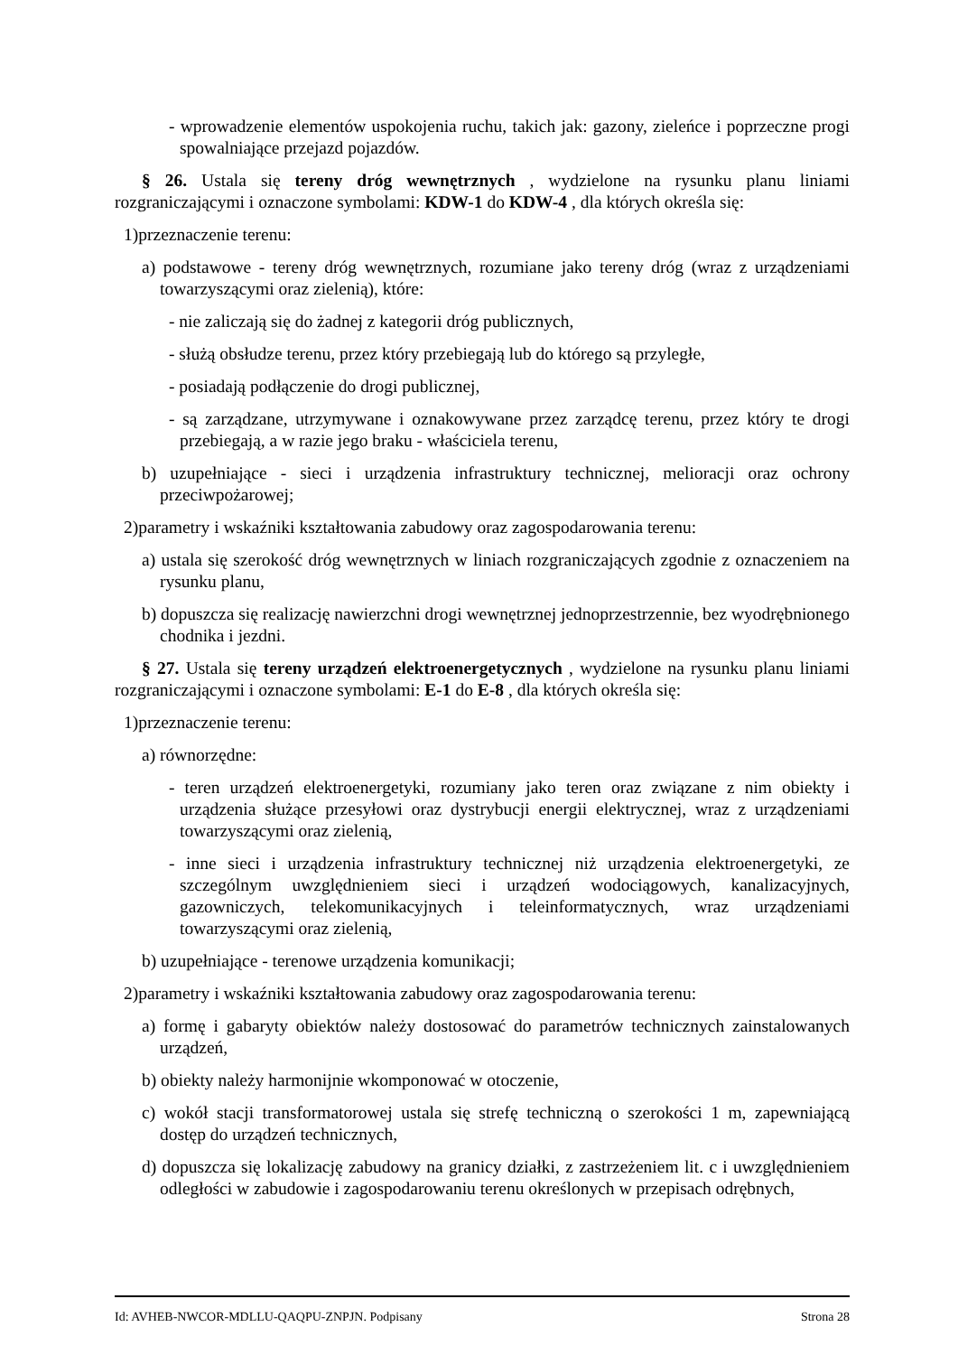- wprowadzenie elementów uspokojenia ruchu, takich jak: gazony, zieleńce i poprzeczne progi spowalniające przejazd pojazdów.
§ 26. Ustala się tereny dróg wewnętrznych , wydzielone na rysunku planu liniami rozgraniczającymi i oznaczone symbolami: KDW-1 do KDW-4 , dla których określa się:
1)przeznaczenie terenu:
a) podstawowe - tereny dróg wewnętrznych, rozumiane jako tereny dróg (wraz z urządzeniami towarzyszącymi oraz zielenią), które:
- nie zaliczają się do żadnej z kategorii dróg publicznych,
- służą obsłudze terenu, przez który przebiegają lub do którego są przyległe,
- posiadają podłączenie do drogi publicznej,
- są zarządzane, utrzymywane i oznakowywane przez zarządcę terenu, przez który te drogi przebiegają, a w razie jego braku - właściciela terenu,
b) uzupełniające - sieci i urządzenia infrastruktury technicznej, melioracji oraz ochrony przeciwpożarowej;
2)parametry i wskaźniki kształtowania zabudowy oraz zagospodarowania terenu:
a) ustala się szerokość dróg wewnętrznych w liniach rozgraniczających zgodnie z oznaczeniem na rysunku planu,
b) dopuszcza się realizację nawierzchni drogi wewnętrznej jednoprzestrzennie, bez wyodrębnionego chodnika i jezdni.
§ 27. Ustala się tereny urządzeń elektroenergetycznych , wydzielone na rysunku planu liniami rozgraniczającymi i oznaczone symbolami: E-1 do E-8 , dla których określa się:
1)przeznaczenie terenu:
a) równorzędne:
- teren urządzeń elektroenergetyki, rozumiany jako teren oraz związane z nim obiekty i urządzenia służące przesyłowi oraz dystrybucji energii elektrycznej, wraz z urządzeniami towarzyszącymi oraz zielenią,
- inne sieci i urządzenia infrastruktury technicznej niż urządzenia elektroenergetyki, ze szczególnym uwzględnieniem sieci i urządzeń wodociągowych, kanalizacyjnych, gazowniczych, telekomunikacyjnych i teleinformatycznych, wraz urządzeniami towarzyszącymi oraz zielenią,
b) uzupełniające - terenowe urządzenia komunikacji;
2)parametry i wskaźniki kształtowania zabudowy oraz zagospodarowania terenu:
a) formę i gabaryty obiektów należy dostosować do parametrów technicznych zainstalowanych urządzeń,
b) obiekty należy harmonijnie wkomponować w otoczenie,
c) wokół stacji transformatorowej ustala się strefę techniczną o szerokości 1 m, zapewniającą dostęp do urządzeń technicznych,
d) dopuszcza się lokalizację zabudowy na granicy działki, z zastrzeżeniem lit. c i uwzględnieniem odległości w zabudowie i zagospodarowaniu terenu określonych w przepisach odrębnych,
Id: AVHEB-NWCOR-MDLLU-QAQPU-ZNPJN. Podpisany Strona 28